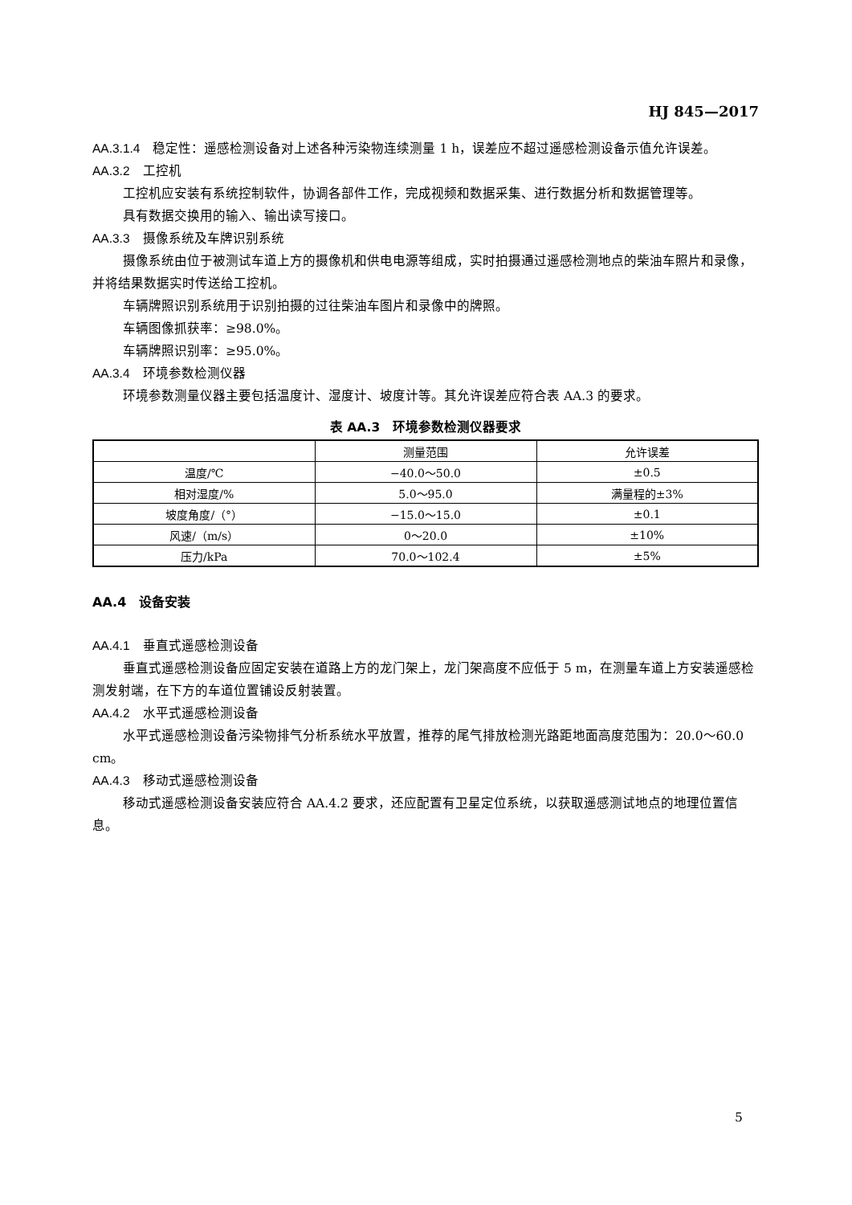HJ 845—2017
AA.3.1.4　稳定性：遥感检测设备对上述各种污染物连续测量 1 h，误差应不超过遥感检测设备示值允许误差。
AA.3.2　工控机
工控机应安装有系统控制软件，协调各部件工作，完成视频和数据采集、进行数据分析和数据管理等。
具有数据交换用的输入、输出读写接口。
AA.3.3　摄像系统及车牌识别系统
摄像系统由位于被测试车道上方的摄像机和供电电源等组成，实时拍摄通过遥感检测地点的柴油车照片和录像，并将结果数据实时传送给工控机。
车辆牌照识别系统用于识别拍摄的过往柴油车图片和录像中的牌照。
车辆图像抓获率：≥98.0%。
车辆牌照识别率：≥95.0%。
AA.3.4　环境参数检测仪器
环境参数测量仪器主要包括温度计、湿度计、坡度计等。其允许误差应符合表 AA.3 的要求。
表 AA.3　环境参数检测仪器要求
| | 测量范围 | 允许误差 |
| --- | --- | --- |
| 温度/℃ | −40.0～50.0 | ±0.5 |
| 相对湿度/% | 5.0～95.0 | 满量程的±3% |
| 坡度角度/（°） | −15.0～15.0 | ±0.1 |
| 风速/（m/s） | 0～20.0 | ±10% |
| 压力/kPa | 70.0～102.4 | ±5% |
AA.4　设备安装
AA.4.1　垂直式遥感检测设备
垂直式遥感检测设备应固定安装在道路上方的龙门架上，龙门架高度不应低于 5 m，在测量车道上方安装遥感检测发射端，在下方的车道位置铺设反射装置。
AA.4.2　水平式遥感检测设备
水平式遥感检测设备污染物排气分析系统水平放置，推荐的尾气排放检测光路距地面高度范围为：20.0～60.0 cm。
AA.4.3　移动式遥感检测设备
移动式遥感检测设备安装应符合 AA.4.2 要求，还应配置有卫星定位系统，以获取遥感测试地点的地理位置信息。
5